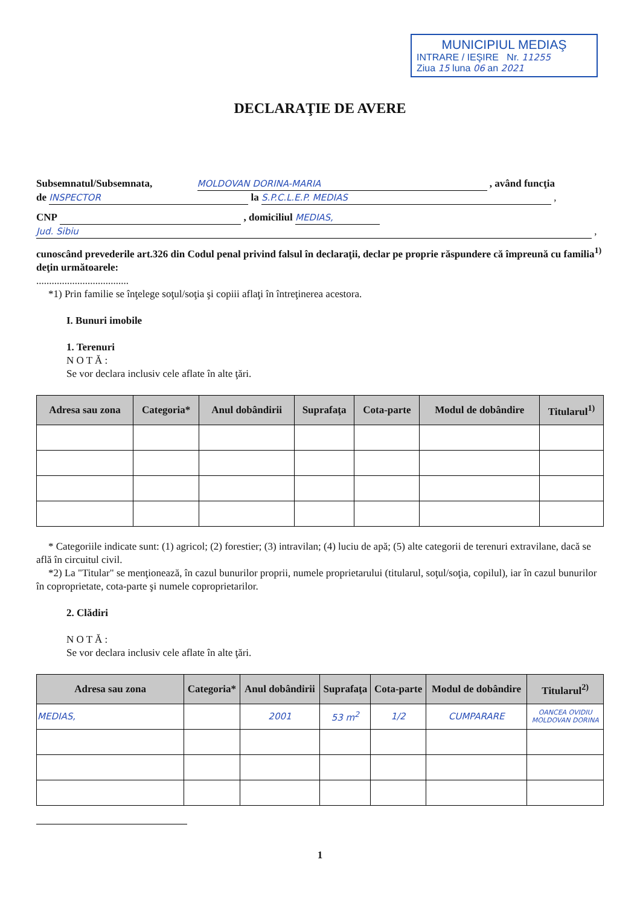MUNICIPIUL MEDIAŞ
INTRARE / IEŞIRE Nr. 11255
Ziua 15 luna 06 an 2021
DECLARAŢIE DE AVERE
Subsemnatul/Subsemnata, MOLDOVAN DORINA-MARIA , având funcţia
de INSPECTOR la S.P.C.L.E.P. MEDIAS ,
CNP , domiciliul MEDIAS,
Jud. Sibiu ,
cunoscând prevederile art.326 din Codul penal privind falsul în declaraţii, declar pe proprie răspundere că împreună cu familia<sup>1)</sup> deţin următoarele:
....................................
*1) Prin familie se înţelege soţul/soţia şi copiii aflaţi în întreţinerea acestora.
I. Bunuri imobile
1. Terenuri
N O T Ă :
Se vor declara inclusiv cele aflate în alte ţări.
| Adresa sau zona | Categoria* | Anul dobândirii | Suprafaţa | Cota-parte | Modul de dobândire | Titularul<sup>1)</sup> |
| --- | --- | --- | --- | --- | --- | --- |
* Categoriile indicate sunt: (1) agricol; (2) forestier; (3) intravilan; (4) luciu de apă; (5) alte categorii de terenuri extravilane, dacă se află în circuitul civil.
*2) La "Titular" se menţionează, în cazul bunurilor proprii, numele proprietarului (titularul, soţul/soţia, copilul), iar în cazul bunurilor în coproprietate, cota-parte şi numele coproprietarilor.
2. Clădiri
N O T Ă :
Se vor declara inclusiv cele aflate în alte ţări.
| Adresa sau zona | Categoria* | Anul dobândirii | Suprafaţa | Cota-parte | Modul de dobândire | Titularul<sup>2)</sup> |
| --- | --- | --- | --- | --- | --- | --- |
| MEDIAS, | | 2001 | 53 m<sup>2</sup> | 1/2 | CUMPARARE | OANCEA OVIDIU MOLDOVAN DORINA |
1